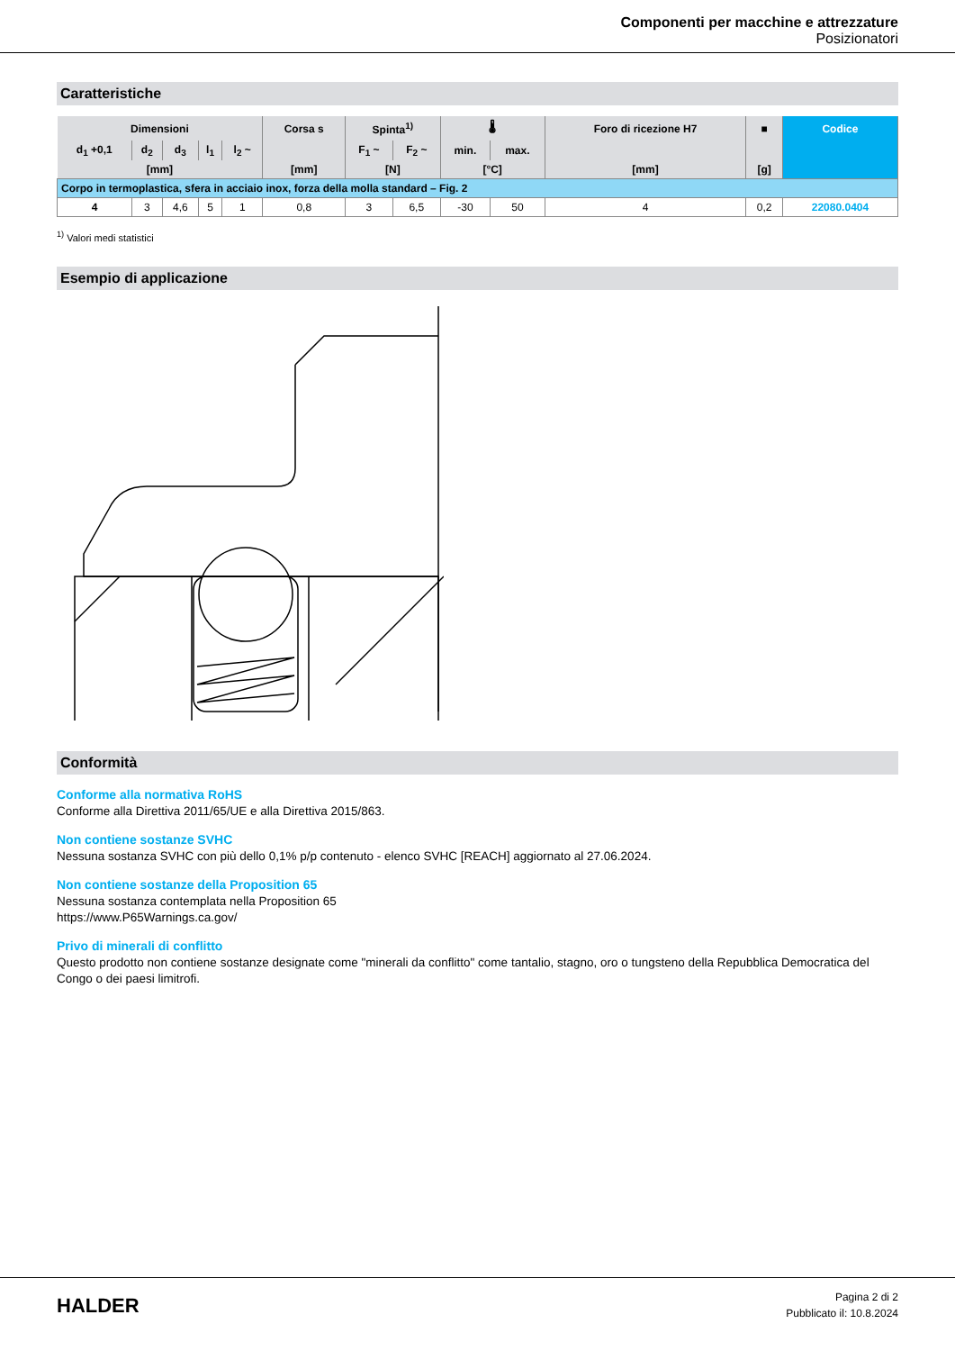Componenti per macchine e attrezzature
Posizionatori
Caratteristiche
| Dimensioni | | | | | Corsa s | Spinta<sup>1)</sup> | | 🌡 | | Foro di ricezione H7 | ■ | Codice |
| --- | --- | --- | --- | --- | --- | --- | --- | --- | --- | --- | --- | --- |
| d<sub>1</sub> +0,1 | d<sub>2</sub> | d<sub>3</sub> | l<sub>1</sub> | l<sub>2</sub> ~ | | F<sub>1</sub> ~ | F<sub>2</sub> ~ | min. | max. | | | |
| [mm] | | | | | [mm] | [N] | | [°C] | | [mm] | [g] | |
| Corpo in termoplastica, sfera in acciaio inox, forza della molla standard – Fig. 2 | | | | | | | | | | | | |
| 4 | 3 | 4,6 | 5 | 1 | 0,8 | 3 | 6,5 | -30 | 50 | 4 | 0,2 | 22080.0404 |
<sup>1)</sup> Valori medi statistici
Esempio di applicazione
Conformità
Conforme alla normativa RoHS
Conforme alla Direttiva 2011/65/UE e alla Direttiva 2015/863.
Non contiene sostanze SVHC
Nessuna sostanza SVHC con più dello 0,1% p/p contenuto - elenco SVHC [REACH] aggiornato al 27.06.2024.
Non contiene sostanze della Proposition 65
Nessuna sostanza contemplata nella Proposition 65
https://www.P65Warnings.ca.gov/
Privo di minerali di conflitto
Questo prodotto non contiene sostanze designate come "minerali da conflitto" come tantalio, stagno, oro o tungsteno della Repubblica Democratica del Congo o dei paesi limitrofi.
HALDER
Pagina 2 di 2
Pubblicato il: 10.8.2024